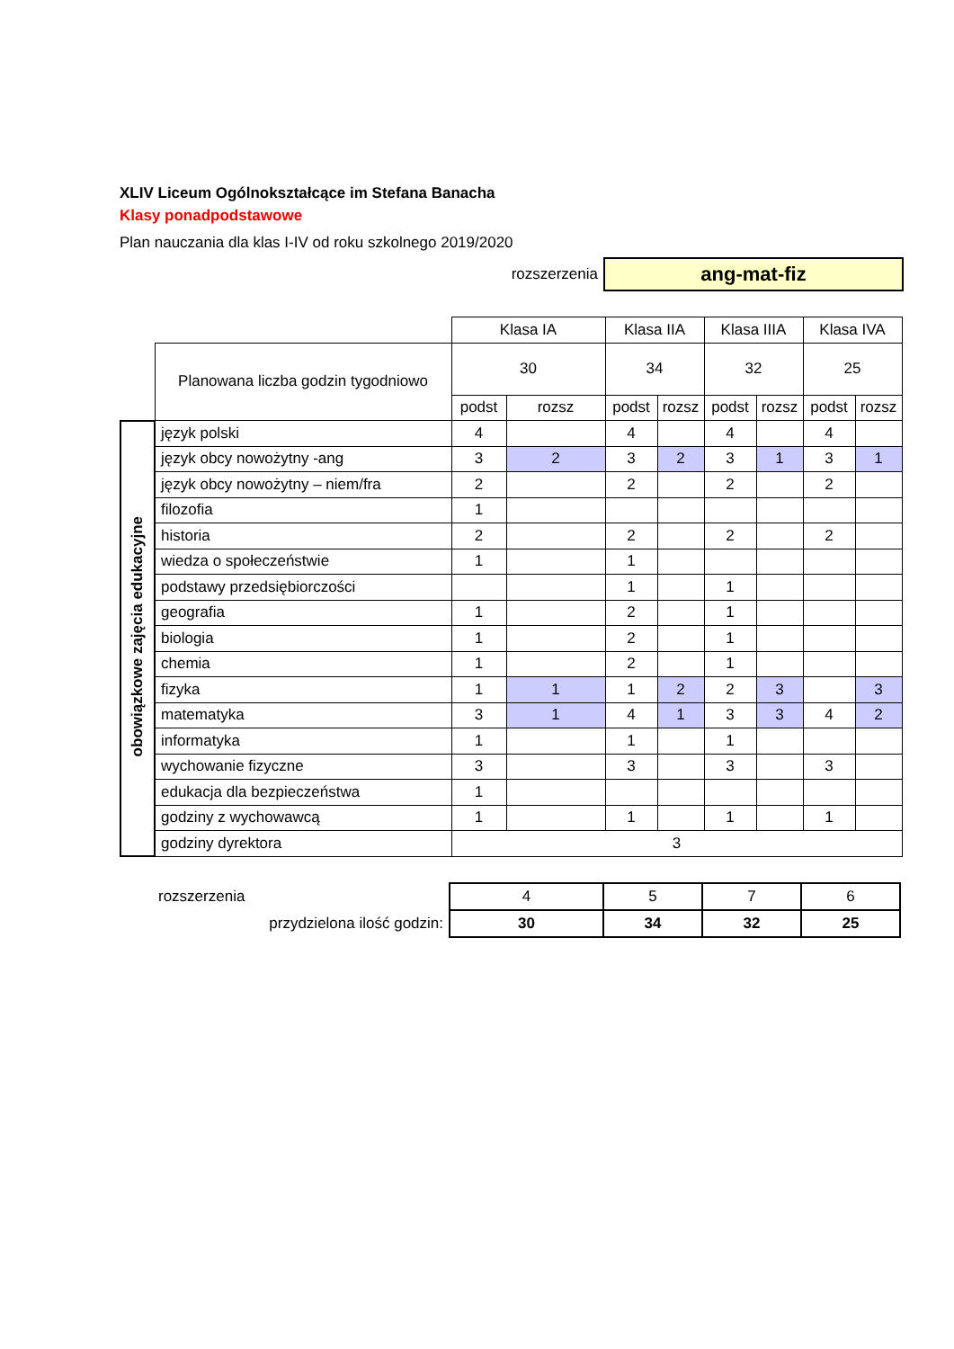XLIV Liceum Ogólnokształcące im Stefana Banacha
Klasy ponadpodstawowe
Plan nauczania dla klas I-IV od roku szkolnego 2019/2020
rozszerzenia
ang-mat-fiz
| | | Klasa IA | | Klasa IIA | | Klasa IIIA | | Klasa IVA | |
| | Planowana liczba godzin tygodniowo | 30 | | 34 | | 32 | | 25 | |
| | | podst | rozsz | podst | rozsz | podst | rozsz | podst | rozsz |
| obowiązkowe zajęcia edukacyjne | język polski | 4 | | 4 | | 4 | | 4 | |
| | język obcy nowożytny -ang | 3 | 2 | 3 | 2 | 3 | 1 | 3 | 1 |
| | język obcy nowożytny – niem/fra | 2 | | 2 | | 2 | | 2 | |
| | filozofia | 1 | | | | | | | |
| | historia | 2 | | 2 | | 2 | | 2 | |
| | wiedza o społeczeństwie | 1 | | 1 | | | | | |
| | podstawy przedsiębiorczości | | | 1 | | 1 | | | |
| | geografia | 1 | | 2 | | 1 | | | |
| | biologia | 1 | | 2 | | 1 | | | |
| | chemia | 1 | | 2 | | 1 | | | |
| | fizyka | 1 | 1 | 1 | 2 | 2 | 3 | | 3 |
| | matematyka | 3 | 1 | 4 | 1 | 3 | 3 | 4 | 2 |
| | informatyka | 1 | | 1 | | 1 | | | |
| | wychowanie fizyczne | 3 | | 3 | | 3 | | 3 | |
| | edukacja dla bezpieczeństwa | 1 | | | | | | | |
| | godziny z wychowawcą | 1 | | 1 | | 1 | | 1 | |
| | godziny dyrektora | 3 | | | | | | | |
| | rozszerzenia | 4 | 5 | 7 | 6 |
| | przydzielona ilość godzin: | 30 | 34 | 32 | 25 |